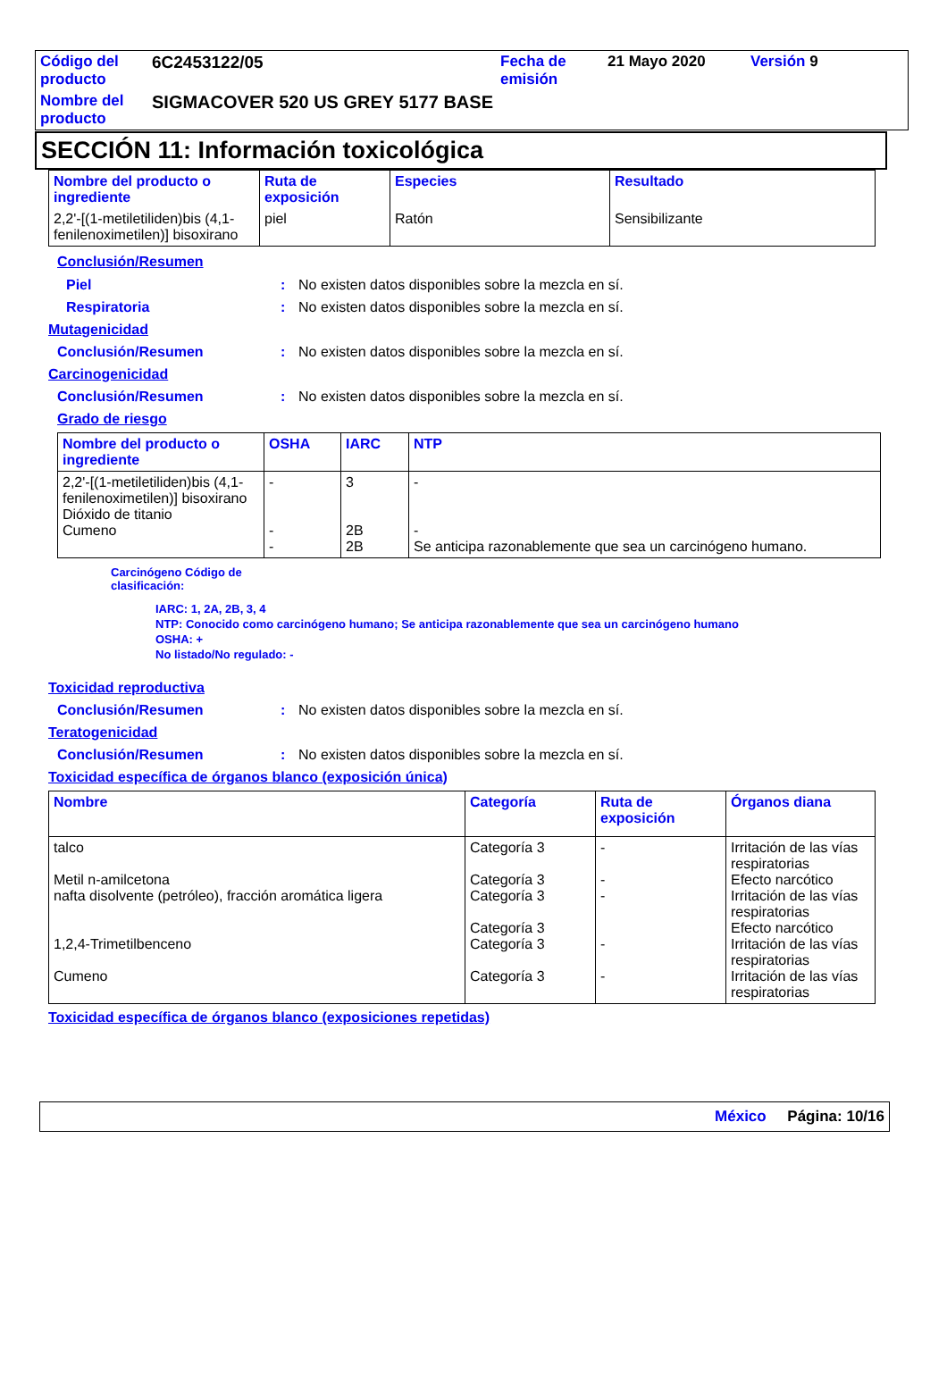| Código del producto | 6C2453122/05 | Fecha de emisión | 21 Mayo 2020 | Versión 9 |
| Nombre del producto | SIGMACOVER 520 US GREY 5177 BASE | | | |
SECCIÓN 11: Información toxicológica
| Nombre del producto o ingrediente | Ruta de exposición | Especies | Resultado |
| --- | --- | --- | --- |
| 2,2'-[(1-metiletiliden)bis (4,1-fenilenoximetilen)] bisoxirano | piel | Ratón | Sensibilizante |
Conclusión/Resumen
Piel: No existen datos disponibles sobre la mezcla en sí.
Respiratoria: No existen datos disponibles sobre la mezcla en sí.
Mutagenicidad
Conclusión/Resumen: No existen datos disponibles sobre la mezcla en sí.
Carcinogenicidad
Conclusión/Resumen: No existen datos disponibles sobre la mezcla en sí.
Grado de riesgo
| Nombre del producto o ingrediente | OSHA | IARC | NTP |
| --- | --- | --- | --- |
| 2,2'-[(1-metiletiliden)bis (4,1-fenilenoximetilen)] bisoxirano Dióxido de titanio Cumeno | - - - | 3 2B 2B | - - Se anticipa razonablemente que sea un carcinógeno humano. |
Carcinógeno Código de
clasificación:
IARC: 1, 2A, 2B, 3, 4
NTP: Conocido como carcinógeno humano; Se anticipa razonablemente que sea un carcinógeno humano
OSHA: +
No listado/No regulado: -
Toxicidad reproductiva
Conclusión/Resumen: No existen datos disponibles sobre la mezcla en sí.
Teratogenicidad
Conclusión/Resumen: No existen datos disponibles sobre la mezcla en sí.
Toxicidad específica de órganos blanco (exposición única)
| Nombre | Categoría | Ruta de exposición | Órganos diana |
| --- | --- | --- | --- |
| talco Metil n-amilcetona nafta disolvente (petróleo), fracción aromática ligera 1,2,4-Trimetilbenceno Cumeno | Categoría 3 Categoría 3 Categoría 3 Categoría 3 Categoría 3 Categoría 3 | - - - - - | Irritación de las vías respiratorias Efecto narcótico Irritación de las vías respiratorias Efecto narcótico Irritación de las vías respiratorias Irritación de las vías respiratorias |
Toxicidad específica de órganos blanco (exposiciones repetidas)
México Página: 10/16